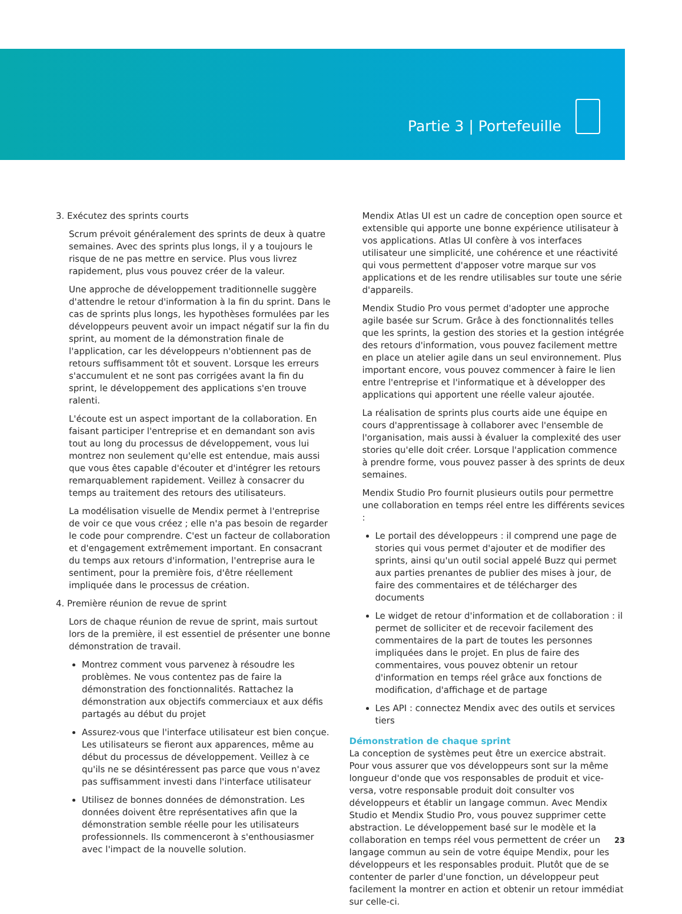Partie 3 | Portefeuille
3. Exécutez des sprints courts
Scrum prévoit généralement des sprints de deux à quatre semaines. Avec des sprints plus longs, il y a toujours le risque de ne pas mettre en service. Plus vous livrez rapidement, plus vous pouvez créer de la valeur.
Une approche de développement traditionnelle suggère d'attendre le retour d'information à la fin du sprint. Dans le cas de sprints plus longs, les hypothèses formulées par les développeurs peuvent avoir un impact négatif sur la fin du sprint, au moment de la démonstration finale de l'application, car les développeurs n'obtiennent pas de retours suffisamment tôt et souvent. Lorsque les erreurs s'accumulent et ne sont pas corrigées avant la fin du sprint, le développement des applications s'en trouve ralenti.
L'écoute est un aspect important de la collaboration. En faisant participer l'entreprise et en demandant son avis tout au long du processus de développement, vous lui montrez non seulement qu'elle est entendue, mais aussi que vous êtes capable d'écouter et d'intégrer les retours remarquablement rapidement. Veillez à consacrer du temps au traitement des retours des utilisateurs.
La modélisation visuelle de Mendix permet à l'entreprise de voir ce que vous créez ; elle n'a pas besoin de regarder le code pour comprendre. C'est un facteur de collaboration et d'engagement extrêmement important. En consacrant du temps aux retours d'information, l'entreprise aura le sentiment, pour la première fois, d'être réellement impliquée dans le processus de création.
4. Première réunion de revue de sprint
Lors de chaque réunion de revue de sprint, mais surtout lors de la première, il est essentiel de présenter une bonne démonstration de travail.
Montrez comment vous parvenez à résoudre les problèmes. Ne vous contentez pas de faire la démonstration des fonctionnalités. Rattachez la démonstration aux objectifs commerciaux et aux défis partagés au début du projet
Assurez-vous que l'interface utilisateur est bien conçue. Les utilisateurs se fieront aux apparences, même au début du processus de développement. Veillez à ce qu'ils ne se désintéressent pas parce que vous n'avez pas suffisamment investi dans l'interface utilisateur
Utilisez de bonnes données de démonstration. Les données doivent être représentatives afin que la démonstration semble réelle pour les utilisateurs professionnels. Ils commenceront à s'enthousiasmer avec l'impact de la nouvelle solution.
Mendix Atlas UI est un cadre de conception open source et extensible qui apporte une bonne expérience utilisateur à vos applications. Atlas UI confère à vos interfaces utilisateur une simplicité, une cohérence et une réactivité qui vous permettent d'apposer votre marque sur vos applications et de les rendre utilisables sur toute une série d'appareils.
Mendix Studio Pro vous permet d'adopter une approche agile basée sur Scrum. Grâce à des fonctionnalités telles que les sprints, la gestion des stories et la gestion intégrée des retours d'information, vous pouvez facilement mettre en place un atelier agile dans un seul environnement. Plus important encore, vous pouvez commencer à faire le lien entre l'entreprise et l'informatique et à développer des applications qui apportent une réelle valeur ajoutée.
La réalisation de sprints plus courts aide une équipe en cours d'apprentissage à collaborer avec l'ensemble de l'organisation, mais aussi à évaluer la complexité des user stories qu'elle doit créer. Lorsque l'application commence à prendre forme, vous pouvez passer à des sprints de deux semaines.
Mendix Studio Pro fournit plusieurs outils pour permettre une collaboration en temps réel entre les différents sevices :
Le portail des développeurs : il comprend une page de stories qui vous permet d'ajouter et de modifier des sprints, ainsi qu'un outil social appelé Buzz qui permet aux parties prenantes de publier des mises à jour, de faire des commentaires et de télécharger des documents
Le widget de retour d'information et de collaboration : il permet de solliciter et de recevoir facilement des commentaires de la part de toutes les personnes impliquées dans le projet. En plus de faire des commentaires, vous pouvez obtenir un retour d'information en temps réel grâce aux fonctions de modification, d'affichage et de partage
Les API : connectez Mendix avec des outils et services tiers
Démonstration de chaque sprint
La conception de systèmes peut être un exercice abstrait. Pour vous assurer que vos développeurs sont sur la même longueur d'onde que vos responsables de produit et vice-versa, votre responsable produit doit consulter vos développeurs et établir un langage commun. Avec Mendix Studio et Mendix Studio Pro, vous pouvez supprimer cette abstraction. Le développement basé sur le modèle et la collaboration en temps réel vous permettent de créer un langage commun au sein de votre équipe Mendix, pour les développeurs et les responsables produit. Plutôt que de se contenter de parler d'une fonction, un développeur peut facilement la montrer en action et obtenir un retour immédiat sur celle-ci.
23